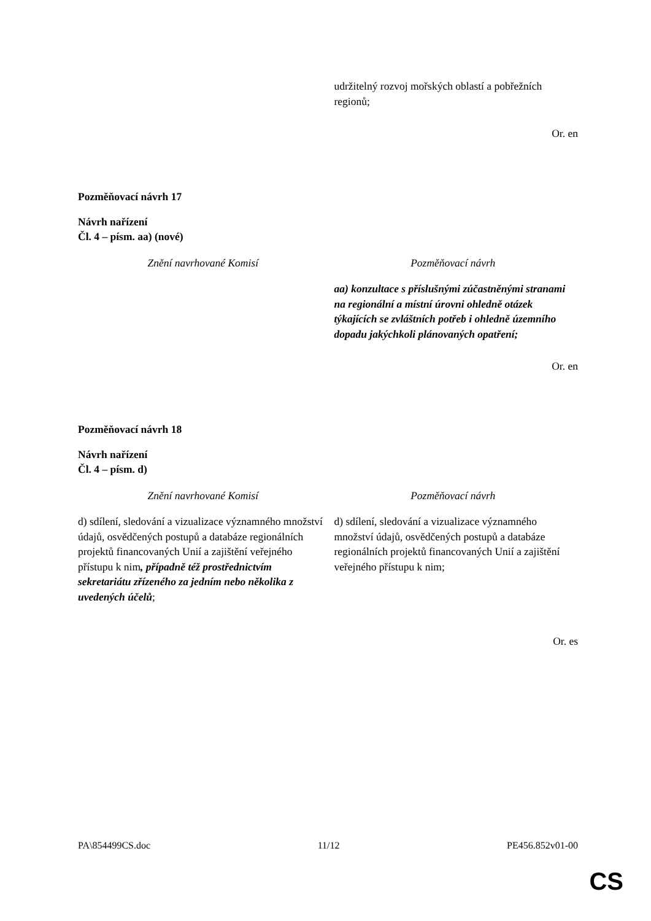| | udržitelný rozvoj mořských oblastí a pobřežních regionů; |
Or. en
Pozměňovací návrh 17
Návrh nařízení
Čl. 4 – písm. aa) (nové)
| Znění navrhované Komisí | Pozměňovací návrh |
| | aa) konzultace s příslušnými zúčastněnými stranami na regionální a místní úrovni ohledně otázek týkajících se zvláštních potřeb i ohledně územního dopadu jakýchkoli plánovaných opatření; |
Or. en
Pozměňovací návrh 18
Návrh nařízení
Čl. 4 – písm. d)
| Znění navrhované Komisí | Pozměňovací návrh |
| d) sdílení, sledování a vizualizace významného množství údajů, osvědčených postupů a databáze regionálních projektů financovaných Unií a zajištění veřejného přístupu k nim , případně též prostřednictvím sekretariátu zřízeného za jedním nebo několika z uvedených účelů ; | d) sdílení, sledování a vizualizace významného množství údajů, osvědčených postupů a databáze regionálních projektů financovaných Unií a zajištění veřejného přístupu k nim; |
Or. es
PA\854499CS.doc 11/12 PE456.852v01-00
CS